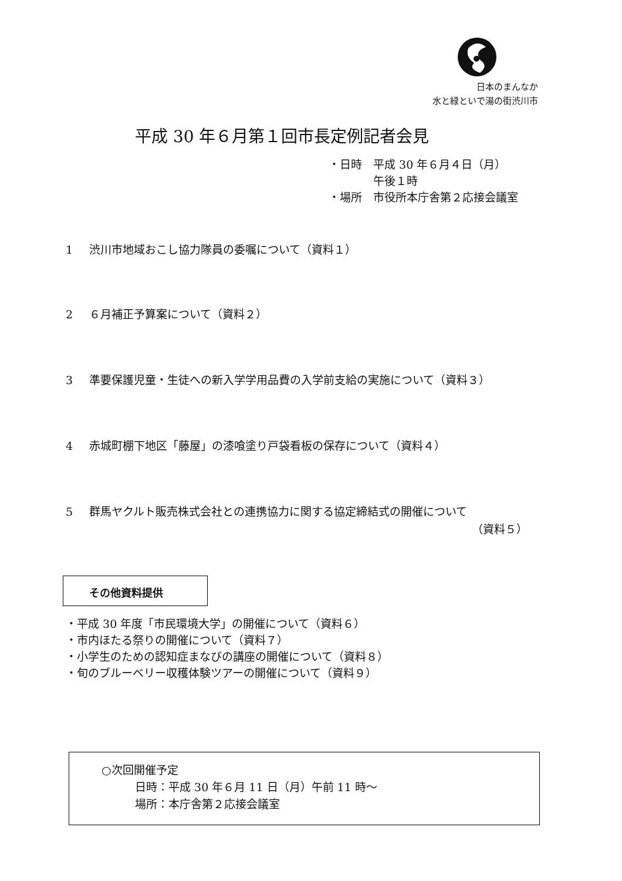日本のまんなか
水と緑といで湯の街渋川市
平成 30 年６月第１回市長定例記者会見
・日時　平成 30 年６月４日（月）
　　　　午後１時
・場所　市役所本庁舎第２応接会議室
1 渋川市地域おこし協力隊員の委嘱について（資料１）
2 ６月補正予算案について（資料２）
3 準要保護児童・生徒への新入学学用品費の入学前支給の実施について（資料３）
4 赤城町棚下地区「藤屋」の漆喰塗り戸袋看板の保存について（資料４）
5 群馬ヤクルト販売株式会社との連携協力に関する協定締結式の開催について
（資料５）
その他資料提供
・平成 30 年度「市民環境大学」の開催について（資料６）
・市内ほたる祭りの開催について（資料７）
・小学生のための認知症まなびの講座の開催について（資料８）
・旬のブルーベリー収穫体験ツアーの開催について（資料９）
○次回開催予定
　　　日時：平成 30 年６月 11 日（月）午前 11 時〜
　　　場所：本庁舎第２応接会議室